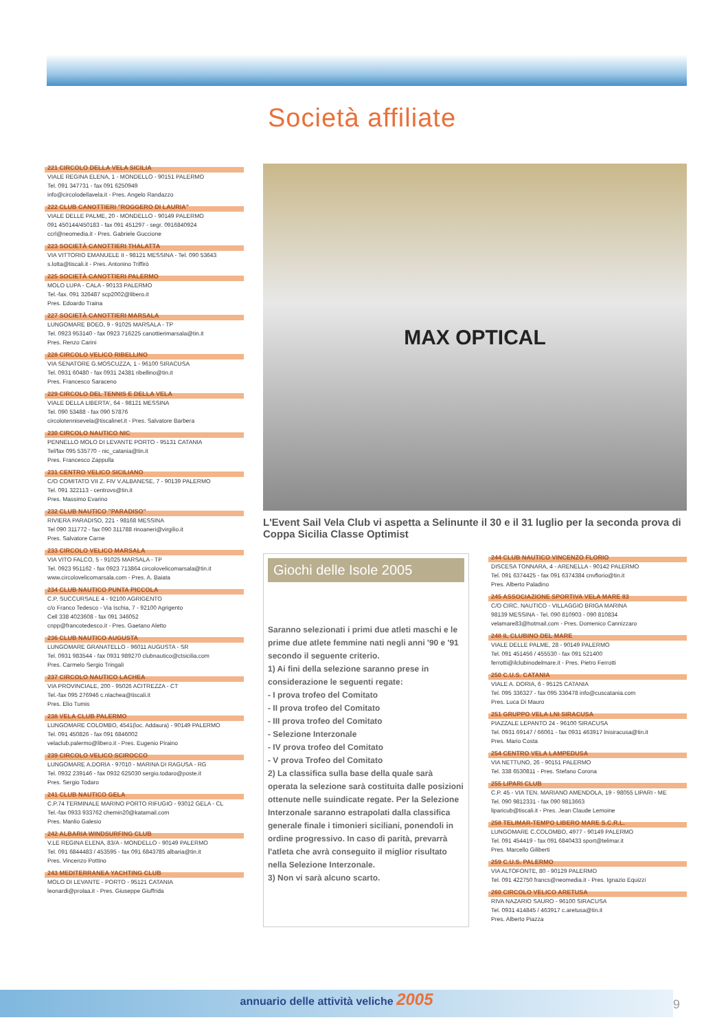Società affiliate
221 CIRCOLO DELLA VELA SICILIA
VIALE REGINA ELENA, 1 - MONDELLO - 90151 PALERMO
Tel. 091 347731 - fax 091 6250949
info@circolodellavela.it - Pres. Angelo Randazzo
222 CLUB CANOTTIERI "ROGGERO DI LAURIA"
VIALE DELLE PALME, 20 - MONDELLO - 90149 PALERMO
091 450144/450183 - fax 091 451297 - segr. 0916840924
ccrl@neomedia.it - Pres. Gabriele Guccione
223 SOCIETÀ CANOTTIERI THALATTA
VIA VITTORIO EMANUELE II - 98121 MESSINA - Tel. 090 53643
s.lotta@tiscali.it - Pres. Antonino Triffirò
225 SOCIETÀ CANOTTIERI PALERMO
MOLO LUPA - CALA - 90133 PALERMO
Tel.-fax. 091 326487 scp2002@libero.it
Pres. Edoardo Traina
227 SOCIETÀ CANOTTIERI MARSALA
LUNGOMARE BOEO, 9 - 91025 MARSALA - TP
Tel. 0923 953140 - fax 0923 716225 canottierimarsala@tin.it
Pres. Renzo Carini
228 CIRCOLO VELICO RIBELLINO
VIA SENATORE G.MOSCUZZA, 1 - 96100 SIRACUSA
Tel. 0931 60480 - fax 0931 24381 ribellino@tin.it
Pres. Francesco Saraceno
229 CIRCOLO DEL TENNIS E DELLA VELA
VIALE DELLA LIBERTA', 64 - 98121 MESSINA
Tel. 090 53488 - fax 090 57876
circolotennisevela@tiscalinet.it - Pres. Salvatore Barbera
230 CIRCOLO NAUTICO NIC
PENNELLO MOLO DI LEVANTE PORTO - 95131 CATANIA
Tel/fax 095 535770 - nic_catania@tin.it
Pres. Francesco Zappulla
231 CENTRO VELICO SICILIANO
C/O COMITATO VII Z. FIV V.ALBANESE, 7 - 90139 PALERMO
Tel. 091 322113 - centrovs@tin.it
Pres. Massimo Evarino
232 CLUB NAUTICO "PARADISO"
RIVIERA PARADISO, 221 - 98168 MESSINA
Tel 090 311772 - fax 090 311788 rinoaneri@virgilio.it
Pres. Salvatore Carne
233 CIRCOLO VELICO MARSALA
VIA VITO FALCO, 5 - 91025 MARSALA - TP
Tel. 0923 951162 - fax 0923 713864 circolovelicomarsala@tin.it
www.circolovelicomarsala.com - Pres. A. Baiata
234 CLUB NAUTICO PUNTA PICCOLA
C.P. SUCCURSALE 4 - 92100 AGRIGENTO
c/o Franco Tedesco - Via Ischia, 7 - 92100 Agrigento
Cell 338 4023608 - fax 091 346052
cnpp@francotedesco.it - Pres. Gaetano Aletto
236 CLUB NAUTICO AUGUSTA
LUNGOMARE GRANATELLO - 96011 AUGUSTA - SR
Tel. 0931 983544 - fax 0931 989270 clubnautico@ctsicilia.com
Pres. Carmelo Sergio Tringali
237 CIRCOLO NAUTICO LACHEA
VIA PROVINCIALE, 200 - 95026 ACITREZZA - CT
Tel.-fax 095 276946 c.nlachea@tiscali.it
Pres. Elio Tumis
238 VELA CLUB PALERMO
LUNGOMARE COLOMBO, 4541(loc. Addaura) - 90149 PALERMO
Tel. 091 450826 - fax 091 6846002
velaclub.palermo@libero.it - Pres. Eugenio Piraino
239 CIRCOLO VELICO SCIROCCO
LUNGOMARE A.DORIA - 97010 - MARINA DI RAGUSA - RG
Tel. 0932 239146 - fax 0932 625030 sergio.todaro@poste.it
Pres. Sergio Todaro
241 CLUB NAUTICO GELA
C.P.74 TERMINALE MARINO PORTO RIFUGIO - 93012 GELA - CL
Tel.-fax 0933 933762 chemin20@katamail.com
Pres. Manlio Galesio
242 ALBARIA WINDSURFING CLUB
V.LE REGINA ELENA, 83/A - MONDELLO - 90149 PALERMO
Tel. 091 6844483 / 453595 - fax 091 6843785 albaria@tin.it
Pres. Vincenzo Pottino
243 MEDITERRANEA YACHTING CLUB
MOLO DI LEVANTE - PORTO - 95121 CATANIA
leonardi@prolaa.it - Pres. Giuseppe Giuffrida
MAX OPTICAL
L'Event Sail Vela Club vi aspetta a Selinunte il 30 e il 31 luglio per la seconda prova di Coppa Sicilia Classe Optimist
Giochi delle Isole 2005
Saranno selezionati i primi due atleti maschi e le prime due atlete femmine nati negli anni '90 e '91 secondo il seguente criterio.
1) Ai fini della selezione saranno prese in considerazione le seguenti regate:
- I prova trofeo del Comitato
- II prova trofeo del Comitato
- III prova trofeo del Comitato
- Selezione Interzonale
- IV prova trofeo del Comitato
- V prova Trofeo del Comitato
2) La classifica sulla base della quale sarà operata la selezione sarà costituita dalle posizioni ottenute nelle suindicate regate. Per la Selezione Interzonale saranno estrapolati dalla classifica generale finale i timonieri siciliani, ponendoli in ordine progressivo. In caso di parità, prevarrà l'atleta che avrà conseguito il miglior risultato nella Selezione Interzonale.
3) Non vi sarà alcuno scarto.
244 CLUB NAUTICO VINCENZO FLORIO
DISCESA TONNARA, 4 - ARENELLA - 90142 PALERMO
Tel. 091 6374425 - fax 091 6374384 cnvflorio@tin.it
Pres. Alberto Paladino
245 ASSOCIAZIONE SPORTIVA VELA MARE 83
C/O CIRC. NAUTICO - VILLAGGIO BRIGA MARINA
98139 MESSINA - Tel. 090 810903 - 090 810834
velamare83@hotmail.com - Pres. Domenico Cannizzaro
248 IL CLUBINO DEL MARE
VIALE DELLE PALME, 28 - 90149 PALERMO
Tel. 091 451456 / 455530 - fax 091 521400
ferrotti@ilclubinodelmare.it - Pres. Pietro Ferrotti
250 C.U.S. CATANIA
VIALE A. DORIA, 6 - 95125 CATANIA
Tel. 095 336327 - fax 095 336478 info@cuscatania.com
Pres. Luca Di Mauro
251 GRUPPO VELA LNI SIRACUSA
PIAZZALE LEPANTO 24 - 96100 SIRACUSA
Tel. 0931 69147 / 66061 - fax 0931 463917 lnisiracusa@tin.it
Pres. Mario Costa
254 CENTRO VELA LAMPEDUSA
VIA NETTUNO, 26 - 90151 PALERMO
Tel. 338 6530811 - Pres. Stefano Corona
255 LIPARI CLUB
C.P. 45 - VIA TEN. MARIANO AMENDOLA, 19 - 98055 LIPARI - ME
Tel. 090 9812331 - fax 090 9813663
liparicub@tiscali.it - Pres. Jean Claude Lemoine
258 TELIMAR-TEMPO LIBERO MARE S.C.R.L.
LUNGOMARE C.COLOMBO, 4977 - 90149 PALERMO
Tel. 091 454419 - fax 091 6840433 sport@telimar.it
Pres. Marcello Giliberti
259 C.U.S. PALERMO
VIA ALTOFONTE, 80 - 90129 PALERMO
Tel. 091 422750 francs@neomedia.it - Pres. Ignazio Equizzi
260 CIRCOLO VELICO ARETUSA
RIVA NAZARIO SAURO - 96100 SIRACUSA
Tel. 0931 414845 / 463917 c.aretusa@tin.it
Pres. Alberto Piazza
annuario delle attività veliche 2005
9